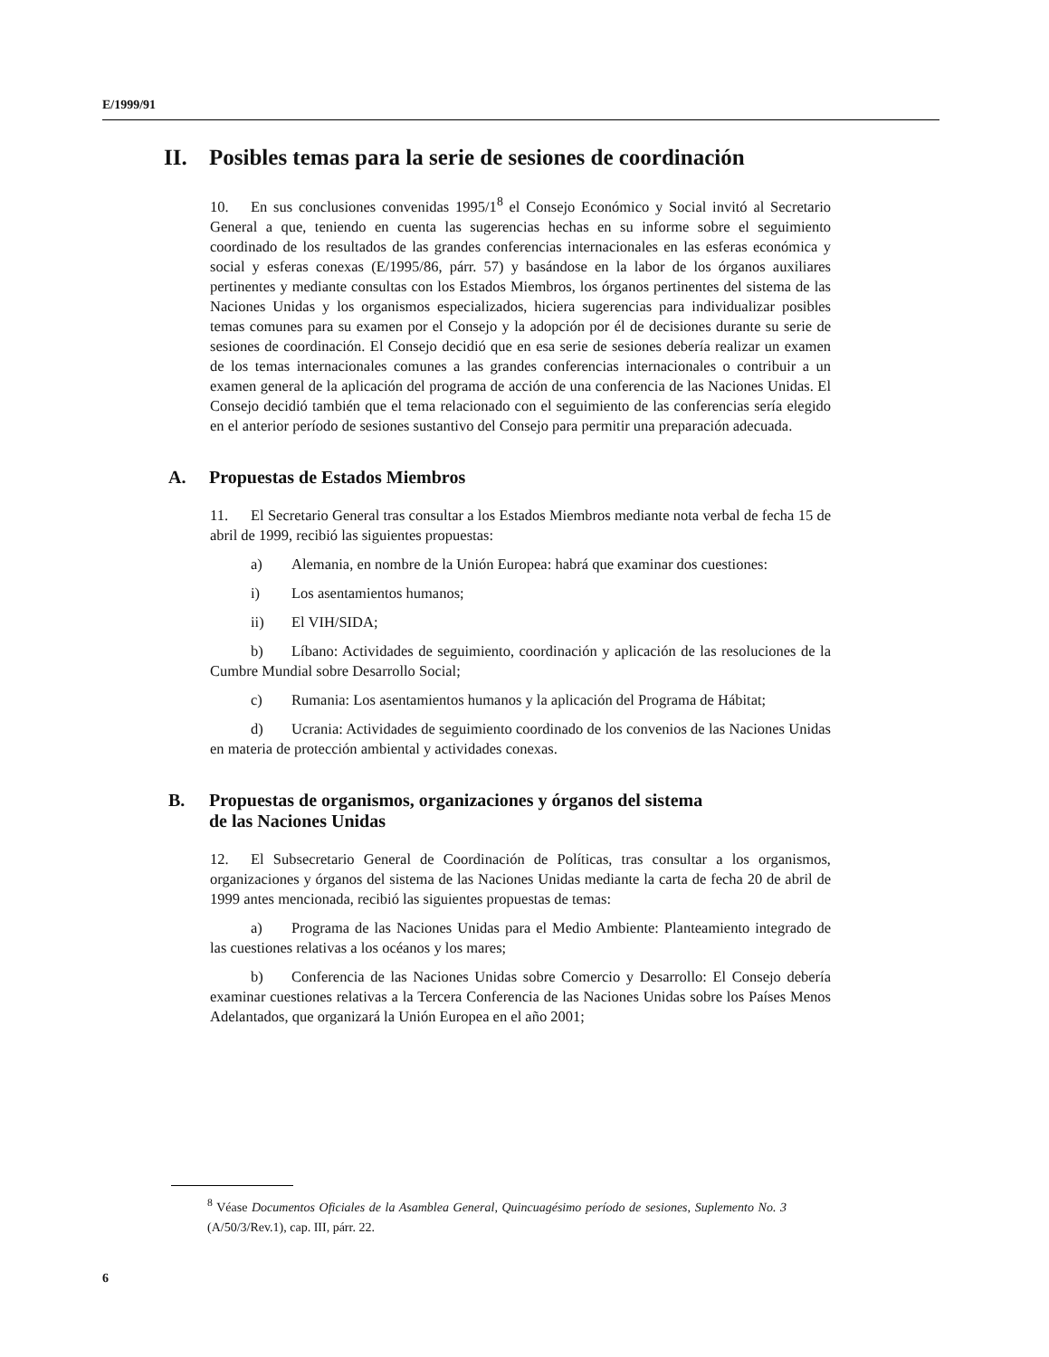E/1999/91
II. Posibles temas para la serie de sesiones de coordinación
10. En sus conclusiones convenidas 1995/1<sup>8</sup> el Consejo Económico y Social invitó al Secretario General a que, teniendo en cuenta las sugerencias hechas en su informe sobre el seguimiento coordinado de los resultados de las grandes conferencias internacionales en las esferas económica y social y esferas conexas (E/1995/86, párr. 57) y basándose en la labor de los órganos auxiliares pertinentes y mediante consultas con los Estados Miembros, los órganos pertinentes del sistema de las Naciones Unidas y los organismos especializados, hiciera sugerencias para individualizar posibles temas comunes para su examen por el Consejo y la adopción por él de decisiones durante su serie de sesiones de coordinación. El Consejo decidió que en esa serie de sesiones debería realizar un examen de los temas internacionales comunes a las grandes conferencias internacionales o contribuir a un examen general de la aplicación del programa de acción de una conferencia de las Naciones Unidas. El Consejo decidió también que el tema relacionado con el seguimiento de las conferencias sería elegido en el anterior período de sesiones sustantivo del Consejo para permitir una preparación adecuada.
A. Propuestas de Estados Miembros
11. El Secretario General tras consultar a los Estados Miembros mediante nota verbal de fecha 15 de abril de 1999, recibió las siguientes propuestas:
a) Alemania, en nombre de la Unión Europea: habrá que examinar dos cuestiones:
i) Los asentamientos humanos;
ii) El VIH/SIDA;
b) Líbano: Actividades de seguimiento, coordinación y aplicación de las resoluciones de la Cumbre Mundial sobre Desarrollo Social;
c) Rumania: Los asentamientos humanos y la aplicación del Programa de Hábitat;
d) Ucrania: Actividades de seguimiento coordinado de los convenios de las Naciones Unidas en materia de protección ambiental y actividades conexas.
B. Propuestas de organismos, organizaciones y órganos del sistema
de las Naciones Unidas
12. El Subsecretario General de Coordinación de Políticas, tras consultar a los organismos, organizaciones y órganos del sistema de las Naciones Unidas mediante la carta de fecha 20 de abril de 1999 antes mencionada, recibió las siguientes propuestas de temas:
a) Programa de las Naciones Unidas para el Medio Ambiente: Planteamiento integrado de las cuestiones relativas a los océanos y los mares;
b) Conferencia de las Naciones Unidas sobre Comercio y Desarrollo: El Consejo debería examinar cuestiones relativas a la Tercera Conferencia de las Naciones Unidas sobre los Países Menos Adelantados, que organizará la Unión Europea en el año 2001;
<sup>8</sup> Véase Documentos Oficiales de la Asamblea General, Quincuagésimo período de sesiones, Suplemento No. 3 (A/50/3/Rev.1), cap. III, párr. 22.
6